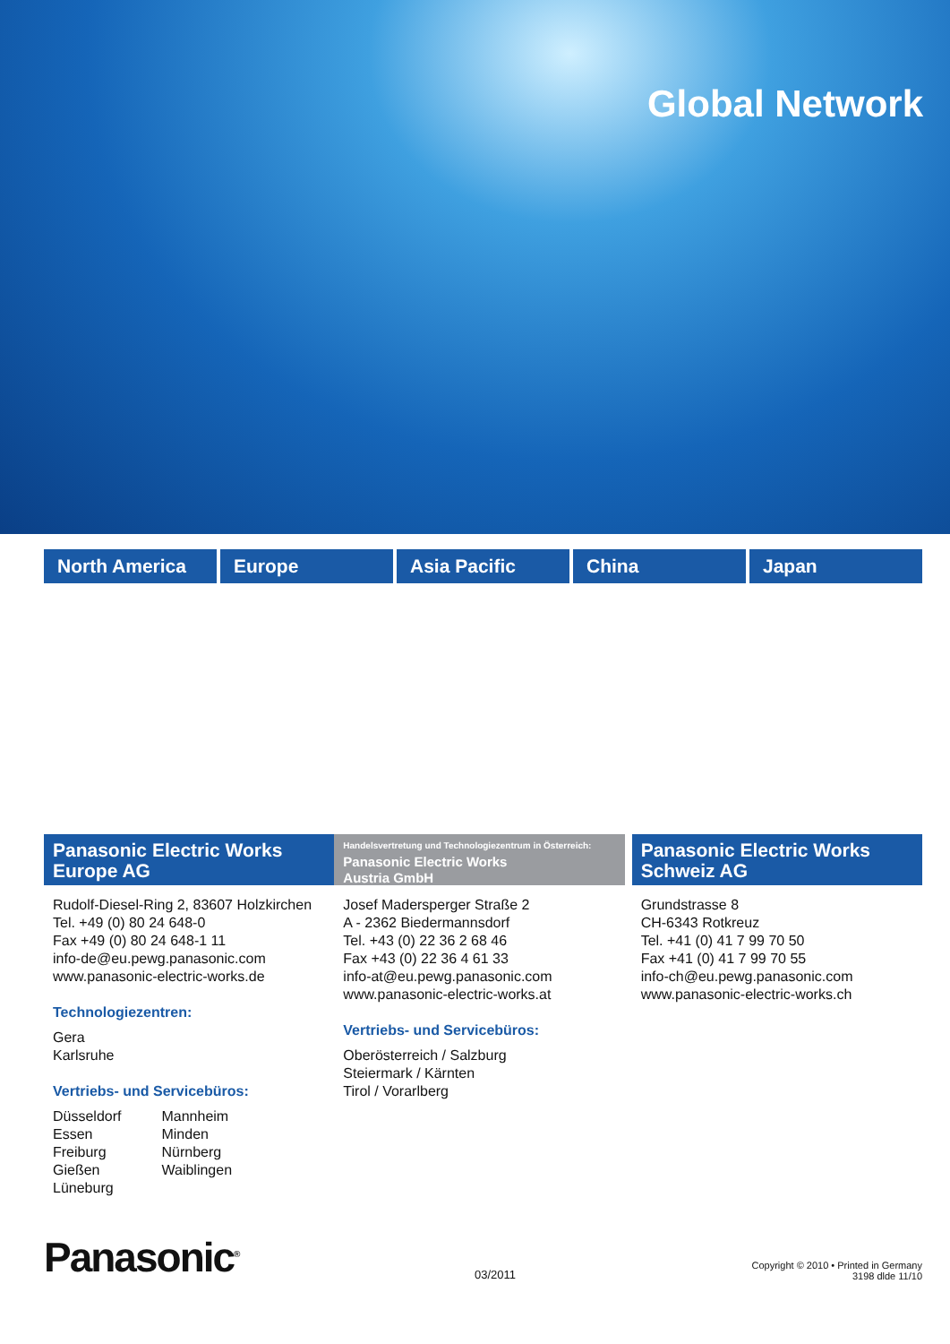Global Network
North America Europe Asia Pacific China Japan
Panasonic Electric Works
Europe AG
Rudolf-Diesel-Ring 2, 83607 Holzkirchen
Tel. +49 (0) 80 24 648-0
Fax +49 (0) 80 24 648-1 11
info-de@eu.pewg.panasonic.com
www.panasonic-electric-works.de
Technologiezentren:
Gera
Karlsruhe
Vertriebs- und Servicebüros:
Düsseldorf
Essen
Freiburg
Gießen
Lüneburg
Mannheim
Minden
Nürnberg
Waiblingen
Handelsvertretung und Technologiezentrum in Österreich:
Panasonic Electric Works
Austria GmbH
Josef Madersperger Straße 2
A - 2362 Biedermannsdorf
Tel. +43 (0) 22 36 2 68 46
Fax +43 (0) 22 36 4 61 33
info-at@eu.pewg.panasonic.com
www.panasonic-electric-works.at
Vertriebs- und Servicebüros:
Oberösterreich / Salzburg
Steiermark / Kärnten
Tirol / Vorarlberg
Panasonic Electric Works
Schweiz AG
Grundstrasse 8
CH-6343 Rotkreuz
Tel. +41 (0) 41 7 99 70 50
Fax +41 (0) 41 7 99 70 55
info-ch@eu.pewg.panasonic.com
www.panasonic-electric-works.ch
Panasonic<sup>®</sup>
03/2011
Copyright © 2010 • Printed in Germany
3198 dlde 11/10